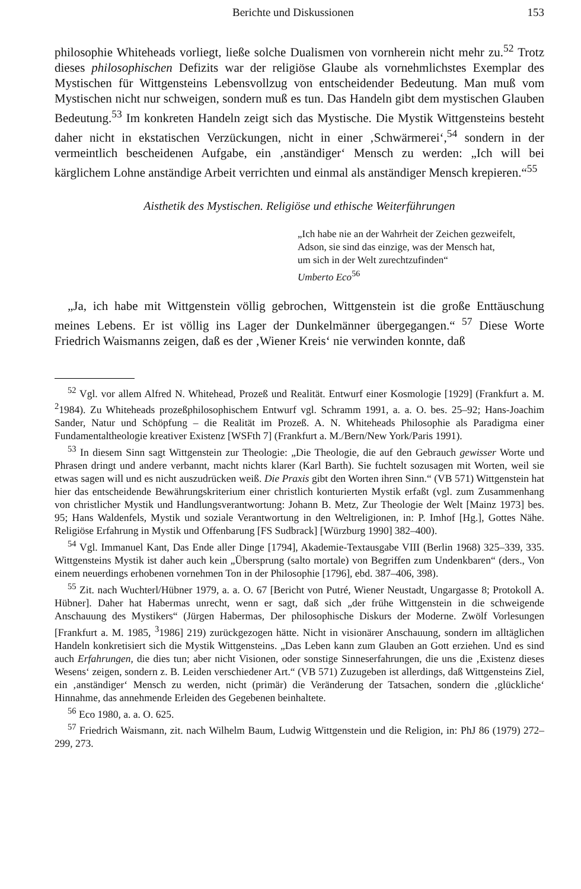Berichte und Diskussionen 153
philosophie Whiteheads vorliegt, ließe solche Dualismen von vornherein nicht mehr zu.<sup>52</sup> Trotz dieses philosophischen Defizits war der religiöse Glaube als vornehmlichstes Exemplar des Mystischen für Wittgensteins Lebensvollzug von entscheidender Bedeutung. Man muß vom Mystischen nicht nur schweigen, sondern muß es tun. Das Handeln gibt dem mystischen Glauben Bedeutung.<sup>53</sup> Im konkreten Handeln zeigt sich das Mystische. Die Mystik Wittgensteins besteht daher nicht in ekstatischen Verzückungen, nicht in einer ‚Schwärmerei‘,<sup>54</sup> sondern in der vermeintlich bescheidenen Aufgabe, ein ‚anständiger‘ Mensch zu werden: „Ich will bei kärglichem Lohne anständige Arbeit verrichten und einmal als anständiger Mensch krepieren.“<sup>55</sup>
Aisthetik des Mystischen. Religiöse und ethische Weiterführungen
„Ich habe nie an der Wahrheit der Zeichen gezweifelt,
Adson, sie sind das einzige, was der Mensch hat,
um sich in der Welt zurechtzufinden“
Umberto Eco<sup>56</sup>
„Ja, ich habe mit Wittgenstein völlig gebrochen, Wittgenstein ist die große Enttäuschung meines Lebens. Er ist völlig ins Lager der Dunkelmänner übergegangen.“ <sup>57</sup> Diese Worte Friedrich Waismanns zeigen, daß es der ‚Wiener Kreis‘ nie verwinden konnte, daß
<sup>52</sup> Vgl. vor allem Alfred N. Whitehead, Prozeß und Realität. Entwurf einer Kosmologie [1929] (Frankfurt a. M. <sup>2</sup>1984). Zu Whiteheads prozeßphilosophischem Entwurf vgl. Schramm 1991, a. a. O. bes. 25–92; Hans-Joachim Sander, Natur und Schöpfung – die Realität im Prozeß. A. N. Whiteheads Philosophie als Paradigma einer Fundamentaltheologie kreativer Existenz [WSFth 7] (Frankfurt a. M./Bern/New York/Paris 1991).
<sup>53</sup> In diesem Sinn sagt Wittgenstein zur Theologie: „Die Theologie, die auf den Gebrauch gewisser Worte und Phrasen dringt und andere verbannt, macht nichts klarer (Karl Barth). Sie fuchtelt sozusagen mit Worten, weil sie etwas sagen will und es nicht auszudrücken weiß. Die Praxis gibt den Worten ihren Sinn.“ (VB 571) Wittgenstein hat hier das entscheidende Bewährungskriterium einer christlich konturierten Mystik erfaßt (vgl. zum Zusammenhang von christlicher Mystik und Handlungsverantwortung: Johann B. Metz, Zur Theologie der Welt [Mainz 1973] bes. 95; Hans Waldenfels, Mystik und soziale Verantwortung in den Weltreligionen, in: P. Imhof [Hg.], Gottes Nähe. Religiöse Erfahrung in Mystik und Offenbarung [FS Sudbrack] [Würzburg 1990] 382–400).
<sup>54</sup> Vgl. Immanuel Kant, Das Ende aller Dinge [1794], Akademie-Textausgabe VIII (Berlin 1968) 325–339, 335. Wittgensteins Mystik ist daher auch kein „Übersprung (salto mortale) von Begriffen zum Undenkbaren“ (ders., Von einem neuerdings erhobenen vornehmen Ton in der Philosophie [1796], ebd. 387–406, 398).
<sup>55</sup> Zit. nach Wuchterl/Hübner 1979, a. a. O. 67 [Bericht von Putré, Wiener Neustadt, Ungargasse 8; Protokoll A. Hübner]. Daher hat Habermas unrecht, wenn er sagt, daß sich „der frühe Wittgenstein in die schweigende Anschauung des Mystikers“ (Jürgen Habermas, Der philosophische Diskurs der Moderne. Zwölf Vorlesungen [Frankfurt a. M. 1985, <sup>3</sup>1986] 219) zurückgezogen hätte. Nicht in visionärer Anschauung, sondern im alltäglichen Handeln konkretisiert sich die Mystik Wittgensteins. „Das Leben kann zum Glauben an Gott erziehen. Und es sind auch Erfahrungen, die dies tun; aber nicht Visionen, oder sonstige Sinneserfahrungen, die uns die ‚Existenz dieses Wesens‘ zeigen, sondern z. B. Leiden verschiedener Art.“ (VB 571) Zuzugeben ist allerdings, daß Wittgensteins Ziel, ein ‚anständiger‘ Mensch zu werden, nicht (primär) die Veränderung der Tatsachen, sondern die ‚glückliche‘ Hinnahme, das annehmende Erleiden des Gegebenen beinhaltete.
<sup>56</sup> Eco 1980, a. a. O. 625.
<sup>57</sup> Friedrich Waismann, zit. nach Wilhelm Baum, Ludwig Wittgenstein und die Religion, in: PhJ 86 (1979) 272–299, 273.